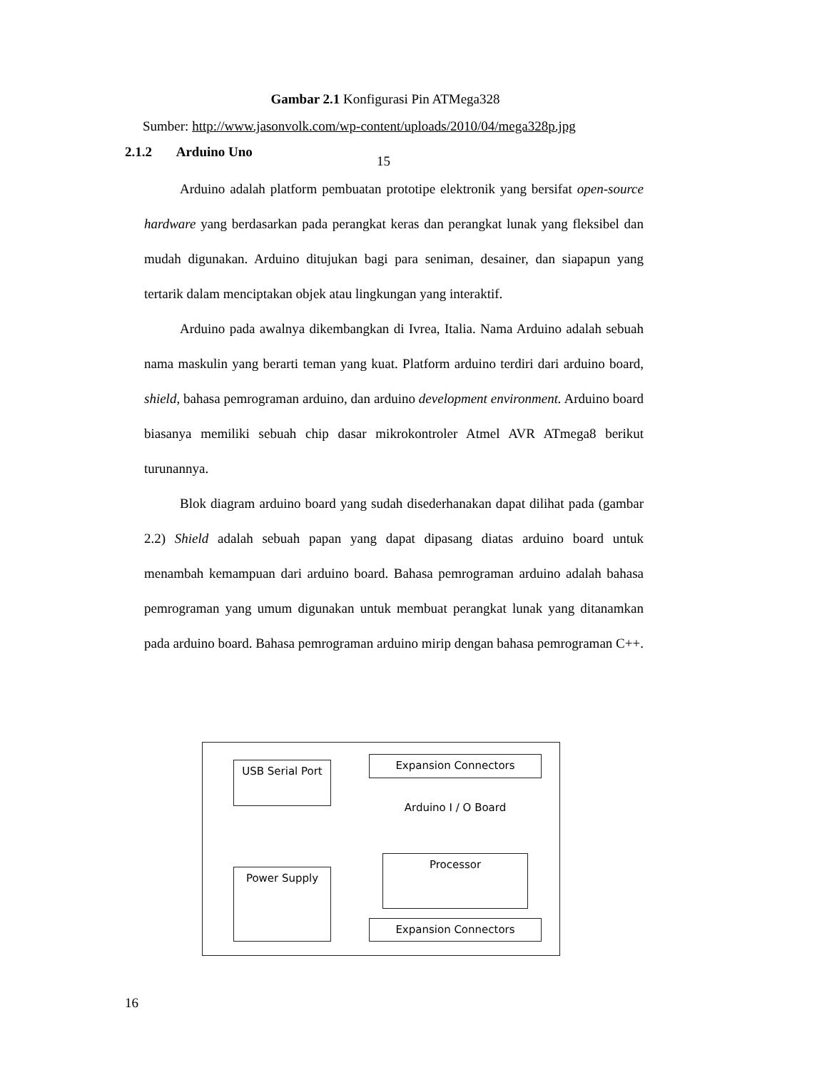Gambar 2.1 Konfigurasi Pin ATMega328
Sumber: http://www.jasonvolk.com/wp-content/uploads/2010/04/mega328p.jpg
2.1.2 Arduino Uno
15
Arduino adalah platform pembuatan prototipe elektronik yang bersifat open-source hardware yang berdasarkan pada perangkat keras dan perangkat lunak yang fleksibel dan mudah digunakan. Arduino ditujukan bagi para seniman, desainer, dan siapapun yang tertarik dalam menciptakan objek atau lingkungan yang interaktif.
Arduino pada awalnya dikembangkan di Ivrea, Italia. Nama Arduino adalah sebuah nama maskulin yang berarti teman yang kuat. Platform arduino terdiri dari arduino board, shield, bahasa pemrograman arduino, dan arduino development environment. Arduino board biasanya memiliki sebuah chip dasar mikrokontroler Atmel AVR ATmega8 berikut turunannya.
Blok diagram arduino board yang sudah disederhanakan dapat dilihat pada (gambar 2.2) Shield adalah sebuah papan yang dapat dipasang diatas arduino board untuk menambah kemampuan dari arduino board. Bahasa pemrograman arduino adalah bahasa pemrograman yang umum digunakan untuk membuat perangkat lunak yang ditanamkan pada arduino board. Bahasa pemrograman arduino mirip dengan bahasa pemrograman C++.
USB Serial Port Expansion Connectors
Arduino I / O Board
Power Supply
Processor
Expansion Connectors
16